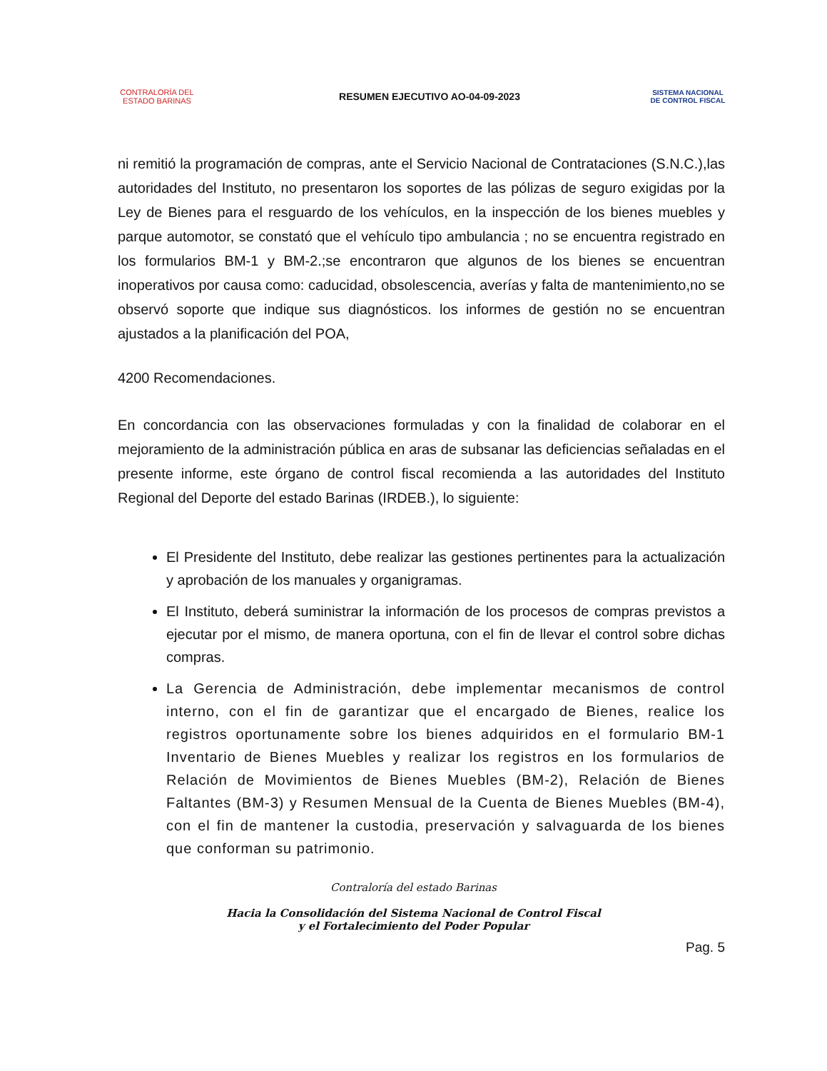CONTRALORÍA DEL ESTADO BARINAS
RESUMEN EJECUTIVO AO-04-09-2023
SISTEMA NACIONAL
DE CONTROL FISCAL
ni remitió la programación de compras, ante el Servicio Nacional de Contrataciones (S.N.C.),las autoridades del Instituto, no presentaron los soportes de las pólizas de seguro exigidas por la Ley de Bienes para el resguardo de los vehículos, en la inspección de los bienes muebles y parque automotor, se constató que el vehículo tipo ambulancia ; no se encuentra registrado en los formularios BM-1 y BM-2.;se encontraron que algunos de los bienes se encuentran inoperativos por causa como: caducidad, obsolescencia, averías y falta de mantenimiento,no se observó soporte que indique sus diagnósticos. los informes de gestión no se encuentran ajustados a la planificación del POA,
4200 Recomendaciones.
En concordancia con las observaciones formuladas y con la finalidad de colaborar en el mejoramiento de la administración pública en aras de subsanar las deficiencias señaladas en el presente informe, este órgano de control fiscal recomienda a las autoridades del Instituto Regional del Deporte del estado Barinas (IRDEB.), lo siguiente:
El Presidente del Instituto, debe realizar las gestiones pertinentes para la actualización y aprobación de los manuales y organigramas.
El Instituto, deberá suministrar la información de los procesos de compras previstos a ejecutar por el mismo, de manera oportuna, con el fin de llevar el control sobre dichas compras.
La Gerencia de Administración, debe implementar mecanismos de control interno, con el fin de garantizar que el encargado de Bienes, realice los registros oportunamente sobre los bienes adquiridos en el formulario BM-1 Inventario de Bienes Muebles y realizar los registros en los formularios de Relación de Movimientos de Bienes Muebles (BM-2), Relación de Bienes Faltantes (BM-3) y Resumen Mensual de la Cuenta de Bienes Muebles (BM-4), con el fin de mantener la custodia, preservación y salvaguarda de los bienes que conforman su patrimonio.
Contraloría del estado Barinas
Hacia la Consolidación del Sistema Nacional de Control Fiscal
y el Fortalecimiento del Poder Popular
Pag. 5